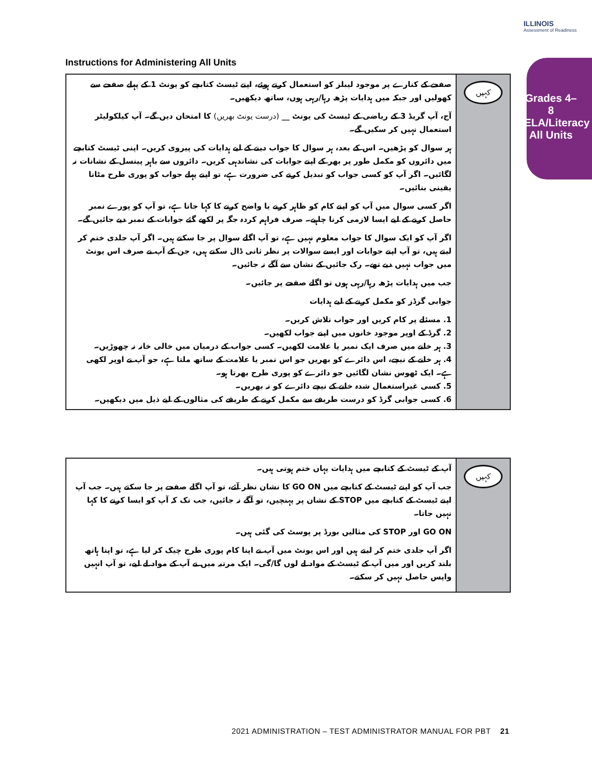ILLINOIS
Assessment of Readiness
Grades 4–8 ELA/Literacy All Units
Instructions for Administering All Units
صفحے کے کنارے پر موجود لیبلز کو استعمال کرتے ہوئے، اپنے ٹیسٹ کتابچے کو یونٹ 1 کے پہلے صفحے سے کھولیں اور جبکہ میں ہدایات پڑھ رہا/رہی ہوں، ساتھ دیکھیں۔
آج، آپ گریڈ 3 کے ریاضی کے ٹیسٹ کی یونٹ __ (درست یونٹ بھریں) کا امتحان دیں گے۔ آپ کیلکولیٹر استعمال نہیں کر سکیں گے۔
ہر سوال کو پڑھیں۔ اس کے بعد، ہر سوال کا جواب دینے کے لیے ہدایات کی پیروی کریں۔ اپنی ٹیسٹ کتابچے میں دائروں کو مکمل طور پر بھر کے اپنے جوابات کی نشاندہی کریں۔ دائروں سے باہر پینسل کے نشانات نہ لگائیں۔ اگر آپ کو کسی جواب کو تبدیل کرنے کی ضرورت ہے، تو اپنے پہلے جواب کو پوری طرح مٹانا یقینی بنائیں۔
اگر کسی سوال میں آپ کو اپنے کام کو ظاہر کرنے یا واضح کرنے کا کہا جاتا ہے، تو آپ کو پورے نمبر حاصل کرنے کے لیے ایسا لازمی کرنا چاہیے۔ صرف فراہم کردہ جگہ پر لکھے گئے جوابات کے نمبر دیے جائیں گے۔
اگر آپ کو ایک سوال کا جواب معلوم نہیں ہے، تو آپ اگلے سوال پر جا سکتے ہیں۔ اگر آپ جلدی ختم کر لیتے ہیں، تو آپ اپنے جوابات اور ایسے سوالات پر نظر ثانی ڈال سکتے ہیں، جن کے آپ نے صرف اس یونٹ میں جواب نہیں دیے تھے۔ رک جائیں کے نشان سے آگے نہ جائیں۔
جب میں ہدایات پڑھ رہا/رہی ہوں تو اگلے صفحے پر جائیں۔
جوابی گرڈز کو مکمل کرنے کے لیے ہدایات
1. مسئلے پر کام کریں اور جواب تلاش کریں۔
2. گرڈ کے اوپر موجود خانوں میں اپنے جواب لکھیں۔
3. ہر خانے میں صرف ایک نمبر یا علامت لکھیں۔ کسی جواب کے درمیان میں خالی خانہ نہ چھوڑیں۔
4. ہر خانے کے نیچے، اس دائرے کو بھریں جو اس نمبر یا علامت کے ساتھ ملتا ہے، جو آپ نے اوپر لکھی ہے۔ ایک ٹھوس نشان لگائیں جو دائرے کو پوری طرح بھرتا ہو۔
5. کسی غیراستعمال شدہ خانے کے نیچے دائرے کو نہ بھریں۔
6. کسی جوابی گرڈ کو درست طریقے سے مکمل کرنے کے طریقے کی مثالوں کے لیے ذیل میں دیکھیں۔
کہیں
آپ کے ٹیسٹ کے کتابچے میں ہدایات یہاں ختم ہوتی ہیں۔
جب آپ کو اپنے ٹیسٹ کے کتابچے میں GO ON کا نشان نظر آئے، تو آپ اگلے صفحے پر جا سکتے ہیں۔ جب آپ اپنے ٹیسٹ کے کتابچے میں STOP کے نشان پر پہنچیں، تو آگے نہ جائیں، جب تک کہ آپ کو ایسا کرنے کا کہا نہیں جاتا۔
GO ON اور STOP کی مثالیں بورڈ پر پوسٹ کی گئی ہیں۔
اگر آپ جلدی ختم کر لیتے ہیں اور اس یونٹ میں آپ نے اپنا کام پوری طرح چیک کر لیا ہے، تو اپنا ہاتھ بلند کریں اور میں آپ کے ٹیسٹ کے مواد لے لوں گا/گی۔ ایک مرتبہ میں نے آپ کے مواد لے لیے، تو آپ انہیں واپس حاصل نہیں کر سکتے۔
کہیں
2021 ADMINISTRATION – TEST ADMINISTRATOR MANUAL FOR PBT 21